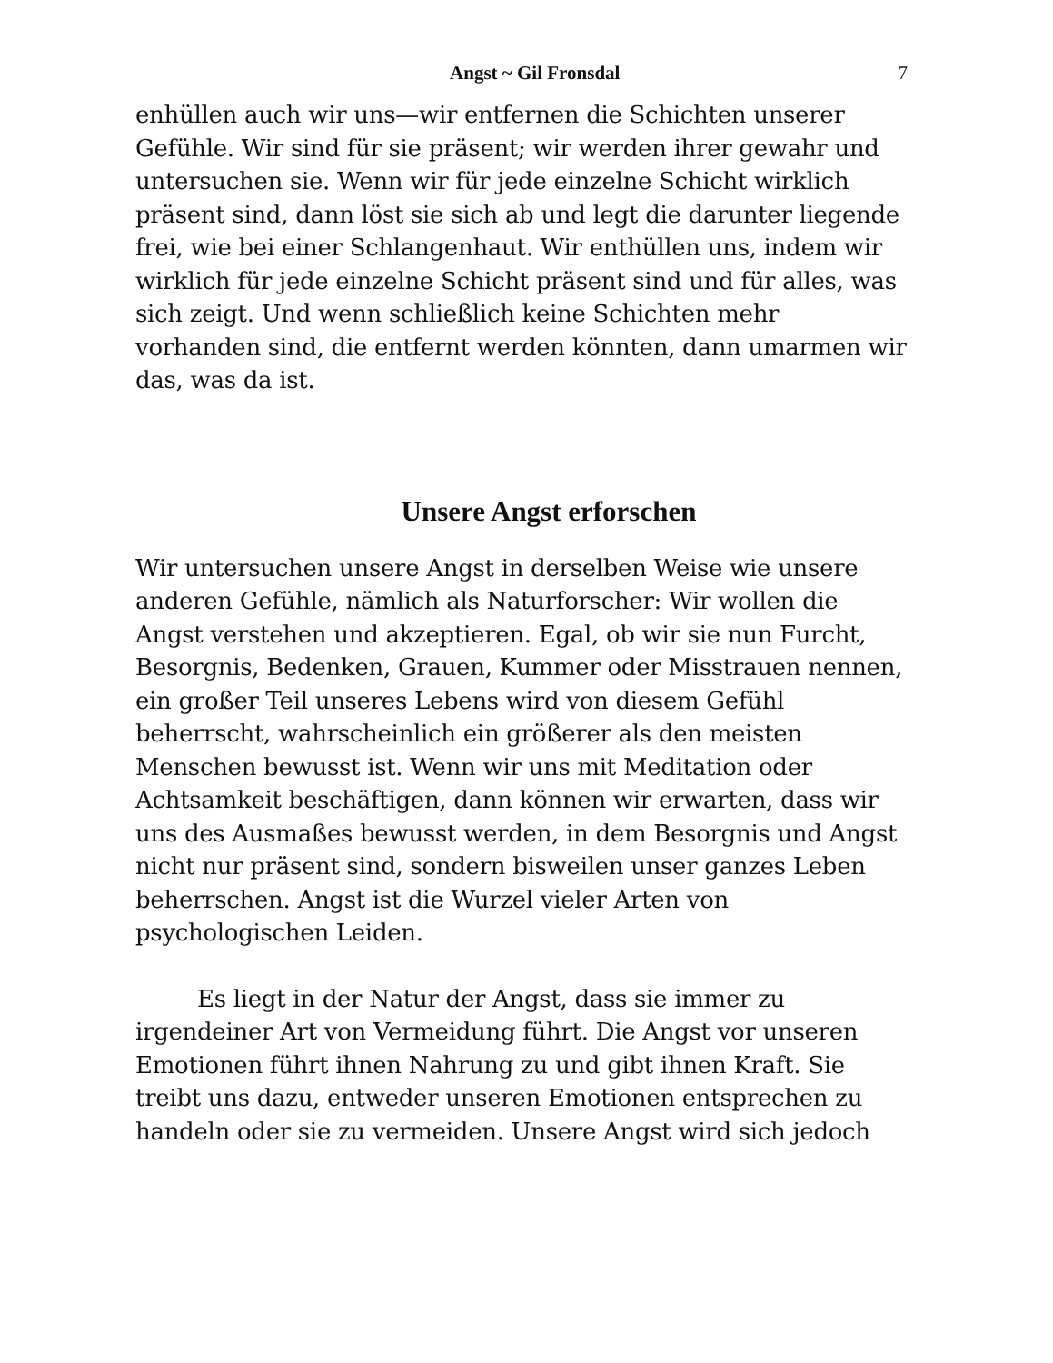Angst ~ Gil Fronsdal 7
enhüllen auch wir uns—wir entfernen die Schichten unserer Gefühle. Wir sind für sie präsent; wir werden ihrer gewahr und untersuchen sie. Wenn wir für jede einzelne Schicht wirklich präsent sind, dann löst sie sich ab und legt die darunter liegende frei, wie bei einer Schlangenhaut. Wir enthüllen uns, indem wir wirklich für jede einzelne Schicht präsent sind und für alles, was sich zeigt. Und wenn schließlich keine Schichten mehr vorhanden sind, die entfernt werden könnten, dann umarmen wir das, was da ist.
Unsere Angst erforschen
Wir untersuchen unsere Angst in derselben Weise wie unsere anderen Gefühle, nämlich als Naturforscher: Wir wollen die Angst verstehen und akzeptieren. Egal, ob wir sie nun Furcht, Besorgnis, Bedenken, Grauen, Kummer oder Misstrauen nennen, ein großer Teil unseres Lebens wird von diesem Gefühl beherrscht, wahrscheinlich ein größerer als den meisten Menschen bewusst ist. Wenn wir uns mit Meditation oder Achtsamkeit beschäftigen, dann können wir erwarten, dass wir uns des Ausmaßes bewusst werden, in dem Besorgnis und Angst nicht nur präsent sind, sondern bisweilen unser ganzes Leben beherrschen. Angst ist die Wurzel vieler Arten von psychologischen Leiden.
Es liegt in der Natur der Angst, dass sie immer zu irgendeiner Art von Vermeidung führt. Die Angst vor unseren Emotionen führt ihnen Nahrung zu und gibt ihnen Kraft. Sie treibt uns dazu, entweder unseren Emotionen entsprechen zu handeln oder sie zu vermeiden. Unsere Angst wird sich jedoch